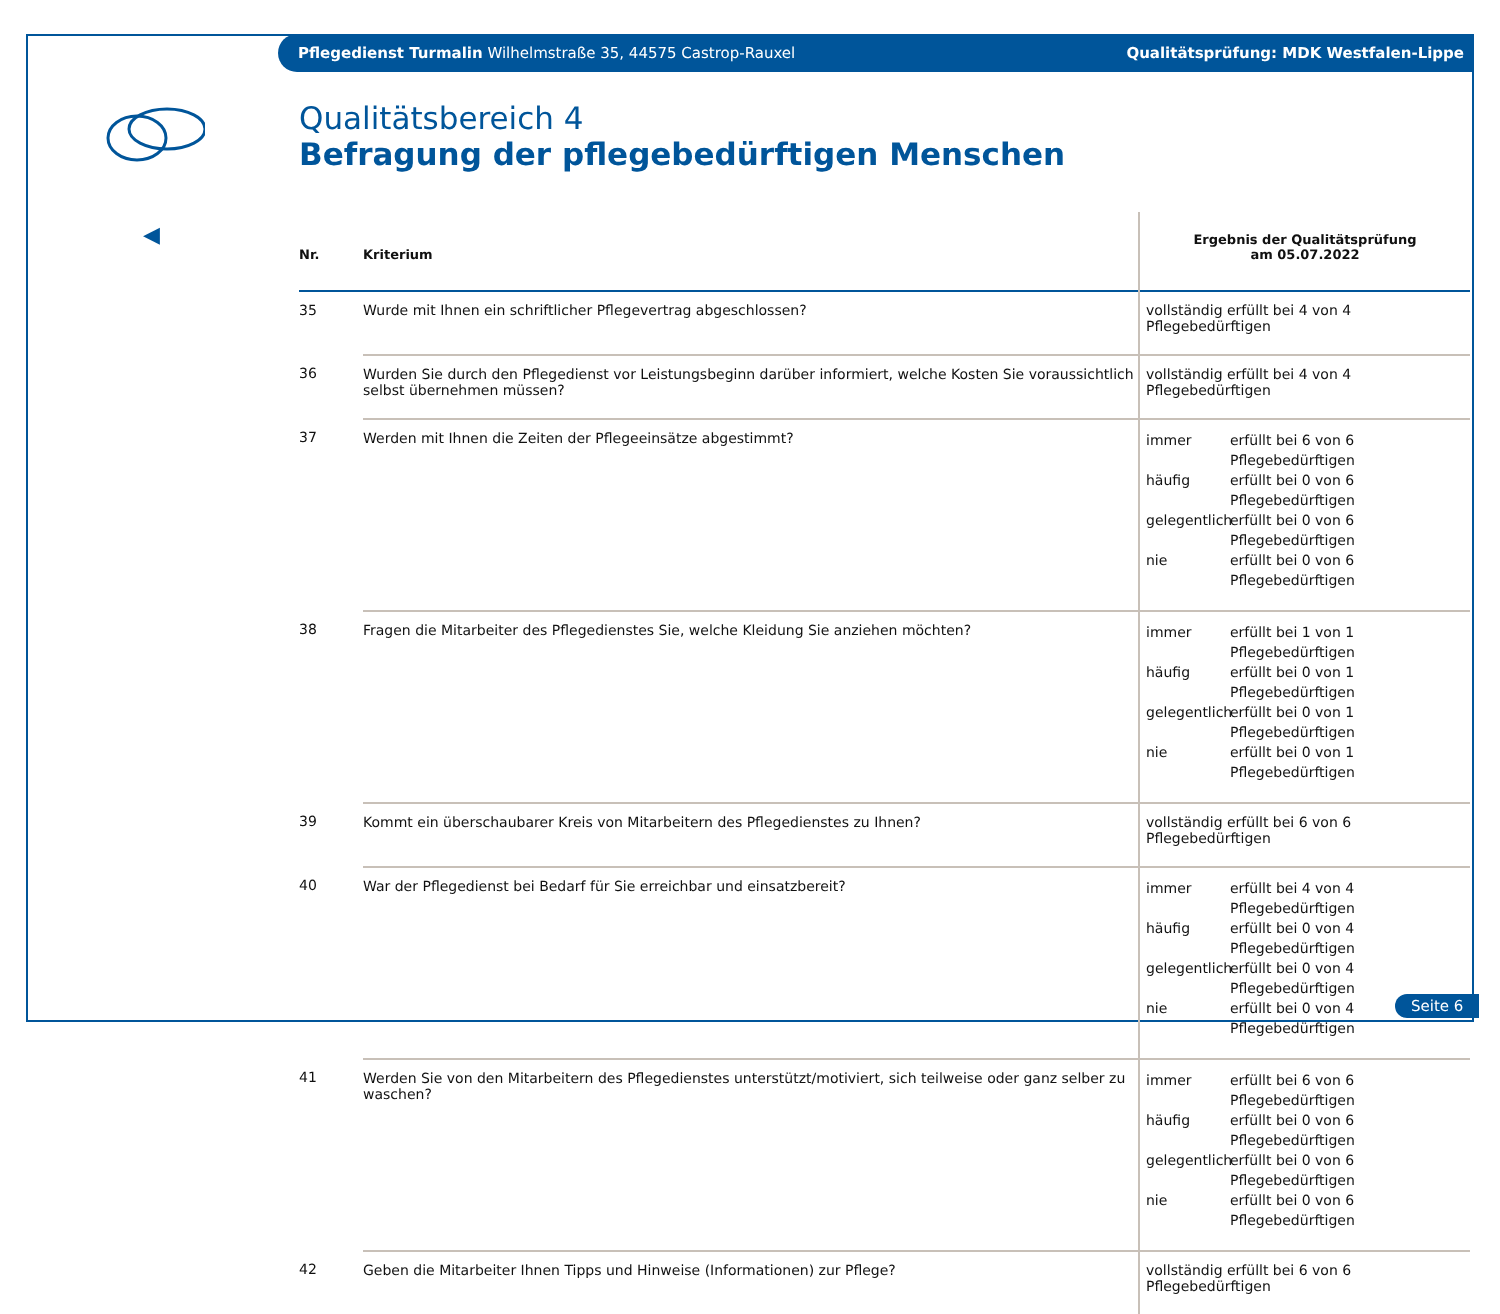Pflegedienst Turmalin Wilhelmstraße 35, 44575 Castrop-Rauxel Qualitätsprüfung: MDK Westfalen-Lippe
◀
Qualitätsbereich 4
Befragung der pflegebedürftigen Menschen
| Nr. | Kriterium | Ergebnis der Qualitätsprüfung am 05.07.2022 |
| --- | --- | --- |
| 35 | Wurde mit Ihnen ein schriftlicher Pflegevertrag abgeschlossen? | vollständig erfüllt bei 4 von 4 Pflegebedürftigen |
| 36 | Wurden Sie durch den Pflegedienst vor Leistungsbeginn darüber informiert, welche Kosten Sie voraussichtlich selbst übernehmen müssen? | vollständig erfüllt bei 4 von 4 Pflegebedürftigen |
| 37 | Werden mit Ihnen die Zeiten der Pflegeeinsätze abgestimmt? | immer erfüllt bei 6 von 6 Pflegebedürftigen häufig erfüllt bei 0 von 6 Pflegebedürftigen gelegentlich erfüllt bei 0 von 6 Pflegebedürftigen nie erfüllt bei 0 von 6 Pflegebedürftigen |
| 38 | Fragen die Mitarbeiter des Pflegedienstes Sie, welche Kleidung Sie anziehen möchten? | immer erfüllt bei 1 von 1 Pflegebedürftigen häufig erfüllt bei 0 von 1 Pflegebedürftigen gelegentlich erfüllt bei 0 von 1 Pflegebedürftigen nie erfüllt bei 0 von 1 Pflegebedürftigen |
| 39 | Kommt ein überschaubarer Kreis von Mitarbeitern des Pflegedienstes zu Ihnen? | vollständig erfüllt bei 6 von 6 Pflegebedürftigen |
| 40 | War der Pflegedienst bei Bedarf für Sie erreichbar und einsatzbereit? | immer erfüllt bei 4 von 4 Pflegebedürftigen häufig erfüllt bei 0 von 4 Pflegebedürftigen gelegentlich erfüllt bei 0 von 4 Pflegebedürftigen nie erfüllt bei 0 von 4 Pflegebedürftigen |
| 41 | Werden Sie von den Mitarbeitern des Pflegedienstes unterstützt/motiviert, sich teilweise oder ganz selber zu waschen? | immer erfüllt bei 6 von 6 Pflegebedürftigen häufig erfüllt bei 0 von 6 Pflegebedürftigen gelegentlich erfüllt bei 0 von 6 Pflegebedürftigen nie erfüllt bei 0 von 6 Pflegebedürftigen |
| 42 | Geben die Mitarbeiter Ihnen Tipps und Hinweise (Informationen) zur Pflege? | vollständig erfüllt bei 6 von 6 Pflegebedürftigen |
Seite 6